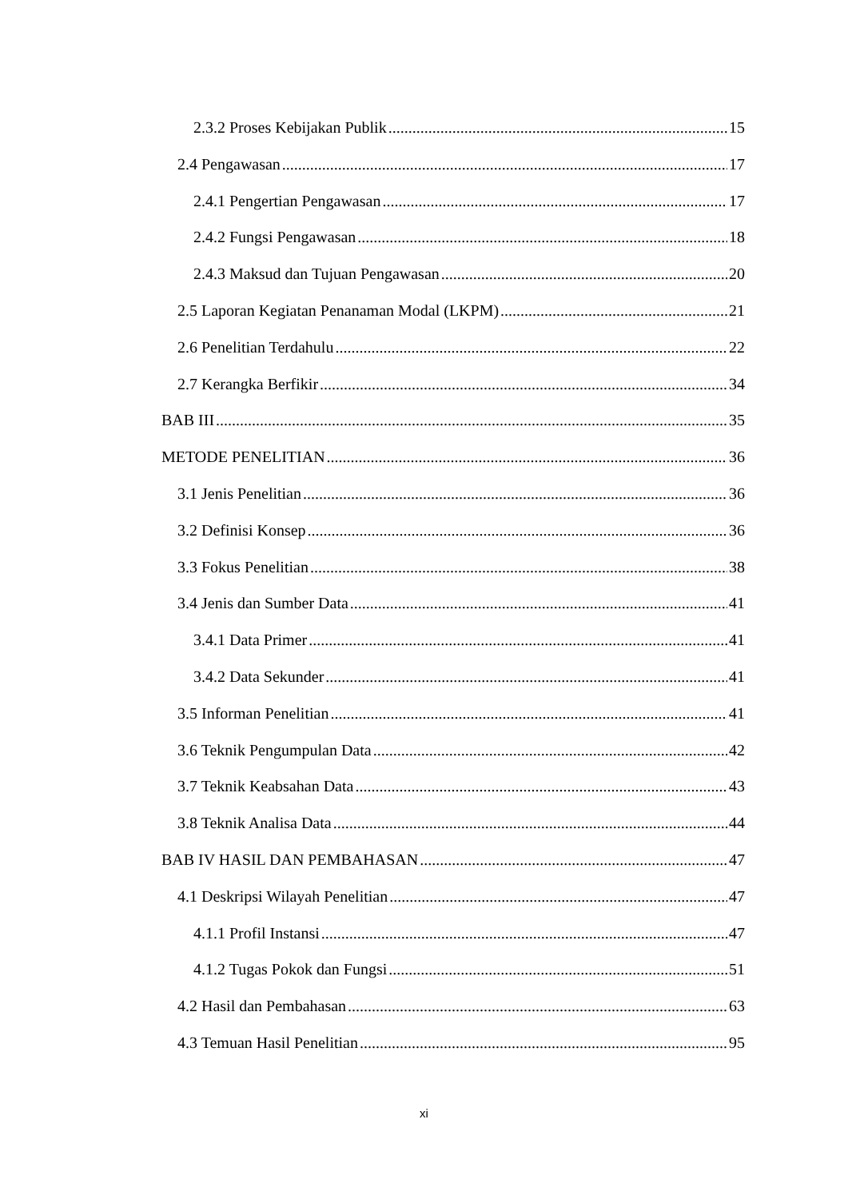2.3.2 Proses Kebijakan Publik 15
2.4 Pengawasan 17
2.4.1 Pengertian Pengawasan 17
2.4.2 Fungsi Pengawasan 18
2.4.3 Maksud dan Tujuan Pengawasan 20
2.5 Laporan Kegiatan Penanaman Modal (LKPM) 21
2.6 Penelitian Terdahulu 22
2.7 Kerangka Berfikir 34
BAB III 35
METODE PENELITIAN 36
3.1 Jenis Penelitian 36
3.2 Definisi Konsep 36
3.3 Fokus Penelitian 38
3.4 Jenis dan Sumber Data 41
3.4.1 Data Primer 41
3.4.2 Data Sekunder 41
3.5 Informan Penelitian 41
3.6 Teknik Pengumpulan Data 42
3.7 Teknik Keabsahan Data 43
3.8 Teknik Analisa Data 44
BAB IV HASIL DAN PEMBAHASAN 47
4.1 Deskripsi Wilayah Penelitian 47
4.1.1 Profil Instansi 47
4.1.2 Tugas Pokok dan Fungsi 51
4.2 Hasil dan Pembahasan 63
4.3 Temuan Hasil Penelitian 95
xi